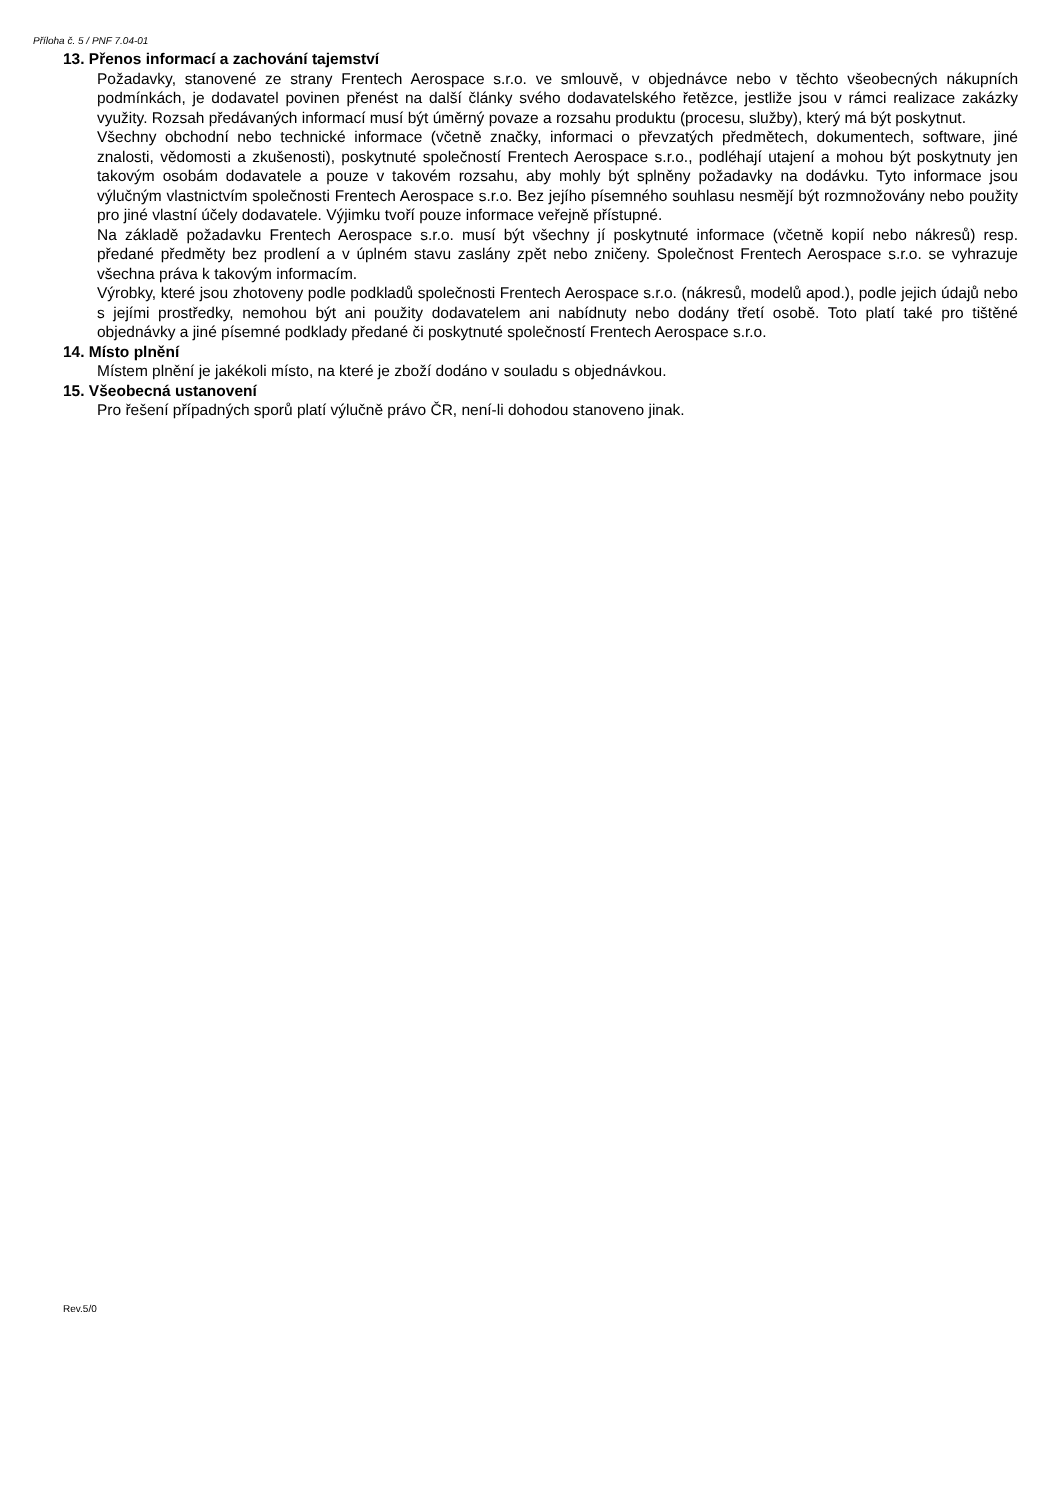Příloha č. 5 / PNF 7.04-01
13. Přenos informací a zachování tajemství
Požadavky, stanovené ze strany Frentech Aerospace s.r.o. ve smlouvě, v objednávce nebo v těchto všeobecných nákupních podmínkách, je dodavatel povinen přenést na další články svého dodavatelského řetězce, jestliže jsou v rámci realizace zakázky využity. Rozsah předávaných informací musí být úměrný povaze a rozsahu produktu (procesu, služby), který má být poskytnut.
Všechny obchodní nebo technické informace (včetně značky, informaci o převzatých předmětech, dokumentech, software, jiné znalosti, vědomosti a zkušenosti), poskytnuté společností Frentech Aerospace s.r.o., podléhají utajení a mohou být poskytnuty jen takovým osobám dodavatele a pouze v takovém rozsahu, aby mohly být splněny požadavky na dodávku. Tyto informace jsou výlučným vlastnictvím společnosti Frentech Aerospace s.r.o. Bez jejího písemného souhlasu nesmějí být rozmnožovány nebo použity pro jiné vlastní účely dodavatele. Výjimku tvoří pouze informace veřejně přístupné.
Na základě požadavku Frentech Aerospace s.r.o. musí být všechny jí poskytnuté informace (včetně kopií nebo nákresů) resp. předané předměty bez prodlení a v úplném stavu zaslány zpět nebo zničeny. Společnost Frentech Aerospace s.r.o. se vyhrazuje všechna práva k takovým informacím.
Výrobky, které jsou zhotoveny podle podkladů společnosti Frentech Aerospace s.r.o. (nákresů, modelů apod.), podle jejich údajů nebo s jejími prostředky, nemohou být ani použity dodavatelem ani nabídnuty nebo dodány třetí osobě. Toto platí také pro tištěné objednávky a jiné písemné podklady předané či poskytnuté společností Frentech Aerospace s.r.o.
14. Místo plnění
Místem plnění je jakékoli místo, na které je zboží dodáno v souladu s objednávkou.
15. Všeobecná ustanovení
Pro řešení případných sporů platí výlučně právo ČR, není-li dohodou stanoveno jinak.
Rev.5/0